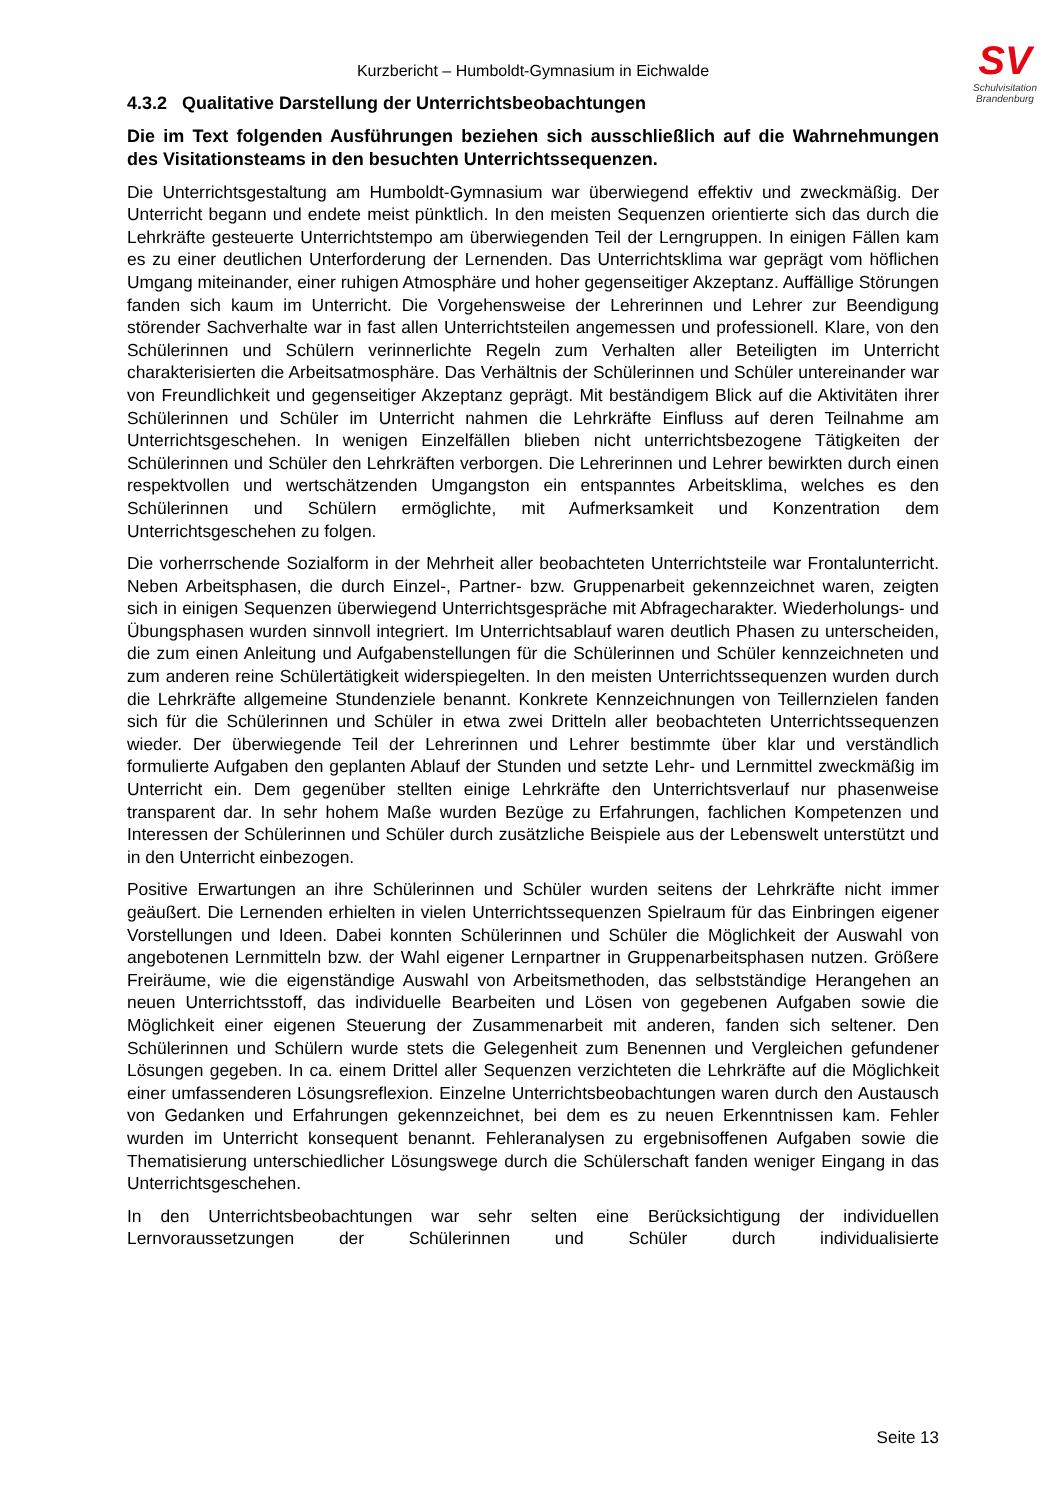SV
Schulvisitation
Brandenburg
Kurzbericht – Humboldt-Gymnasium in Eichwalde
4.3.2 Qualitative Darstellung der Unterrichtsbeobachtungen
Die im Text folgenden Ausführungen beziehen sich ausschließlich auf die Wahrnehmungen des Visitationsteams in den besuchten Unterrichtssequenzen.
Die Unterrichtsgestaltung am Humboldt-Gymnasium war überwiegend effektiv und zweckmäßig. Der Unterricht begann und endete meist pünktlich. In den meisten Sequenzen orientierte sich das durch die Lehrkräfte gesteuerte Unterrichtstempo am überwiegenden Teil der Lerngruppen. In einigen Fällen kam es zu einer deutlichen Unterforderung der Lernenden. Das Unterrichtsklima war geprägt vom höflichen Umgang miteinander, einer ruhigen Atmosphäre und hoher gegenseitiger Akzeptanz. Auffällige Störungen fanden sich kaum im Unterricht. Die Vorgehensweise der Lehrerinnen und Lehrer zur Beendigung störender Sachverhalte war in fast allen Unterrichtsteilen angemessen und professionell. Klare, von den Schülerinnen und Schülern verinnerlichte Regeln zum Verhalten aller Beteiligten im Unterricht charakterisierten die Arbeitsatmosphäre. Das Verhältnis der Schülerinnen und Schüler untereinander war von Freundlichkeit und gegenseitiger Akzeptanz geprägt. Mit beständigem Blick auf die Aktivitäten ihrer Schülerinnen und Schüler im Unterricht nahmen die Lehrkräfte Einfluss auf deren Teilnahme am Unterrichtsgeschehen. In wenigen Einzelfällen blieben nicht unterrichtsbezogene Tätigkeiten der Schülerinnen und Schüler den Lehrkräften verborgen. Die Lehrerinnen und Lehrer bewirkten durch einen respektvollen und wertschätzenden Umgangston ein entspanntes Arbeitsklima, welches es den Schülerinnen und Schülern ermöglichte, mit Aufmerksamkeit und Konzentration dem Unterrichtsgeschehen zu folgen.
Die vorherrschende Sozialform in der Mehrheit aller beobachteten Unterrichtsteile war Frontalunterricht. Neben Arbeitsphasen, die durch Einzel-, Partner- bzw. Gruppenarbeit gekennzeichnet waren, zeigten sich in einigen Sequenzen überwiegend Unterrichtsgespräche mit Abfragecharakter. Wiederholungs- und Übungsphasen wurden sinnvoll integriert. Im Unterrichtsablauf waren deutlich Phasen zu unterscheiden, die zum einen Anleitung und Aufgabenstellungen für die Schülerinnen und Schüler kennzeichneten und zum anderen reine Schülertätigkeit widerspiegelten. In den meisten Unterrichtssequenzen wurden durch die Lehrkräfte allgemeine Stundenziele benannt. Konkrete Kennzeichnungen von Teillernzielen fanden sich für die Schülerinnen und Schüler in etwa zwei Dritteln aller beobachteten Unterrichtssequenzen wieder. Der überwiegende Teil der Lehrerinnen und Lehrer bestimmte über klar und verständlich formulierte Aufgaben den geplanten Ablauf der Stunden und setzte Lehr- und Lernmittel zweckmäßig im Unterricht ein. Dem gegenüber stellten einige Lehrkräfte den Unterrichtsverlauf nur phasenweise transparent dar. In sehr hohem Maße wurden Bezüge zu Erfahrungen, fachlichen Kompetenzen und Interessen der Schülerinnen und Schüler durch zusätzliche Beispiele aus der Lebenswelt unterstützt und in den Unterricht einbezogen.
Positive Erwartungen an ihre Schülerinnen und Schüler wurden seitens der Lehrkräfte nicht immer geäußert. Die Lernenden erhielten in vielen Unterrichtssequenzen Spielraum für das Einbringen eigener Vorstellungen und Ideen. Dabei konnten Schülerinnen und Schüler die Möglichkeit der Auswahl von angebotenen Lernmitteln bzw. der Wahl eigener Lernpartner in Gruppenarbeitsphasen nutzen. Größere Freiräume, wie die eigenständige Auswahl von Arbeitsmethoden, das selbstständige Herangehen an neuen Unterrichtsstoff, das individuelle Bearbeiten und Lösen von gegebenen Aufgaben sowie die Möglichkeit einer eigenen Steuerung der Zusammenarbeit mit anderen, fanden sich seltener. Den Schülerinnen und Schülern wurde stets die Gelegenheit zum Benennen und Vergleichen gefundener Lösungen gegeben. In ca. einem Drittel aller Sequenzen verzichteten die Lehrkräfte auf die Möglichkeit einer umfassenderen Lösungsreflexion. Einzelne Unterrichtsbeobachtungen waren durch den Austausch von Gedanken und Erfahrungen gekennzeichnet, bei dem es zu neuen Erkenntnissen kam. Fehler wurden im Unterricht konsequent benannt. Fehleranalysen zu ergebnisoffenen Aufgaben sowie die Thematisierung unterschiedlicher Lösungswege durch die Schülerschaft fanden weniger Eingang in das Unterrichtsgeschehen.
In den Unterrichtsbeobachtungen war sehr selten eine Berücksichtigung der individuellen Lernvoraussetzungen der Schülerinnen und Schüler durch individualisierte
Seite 13